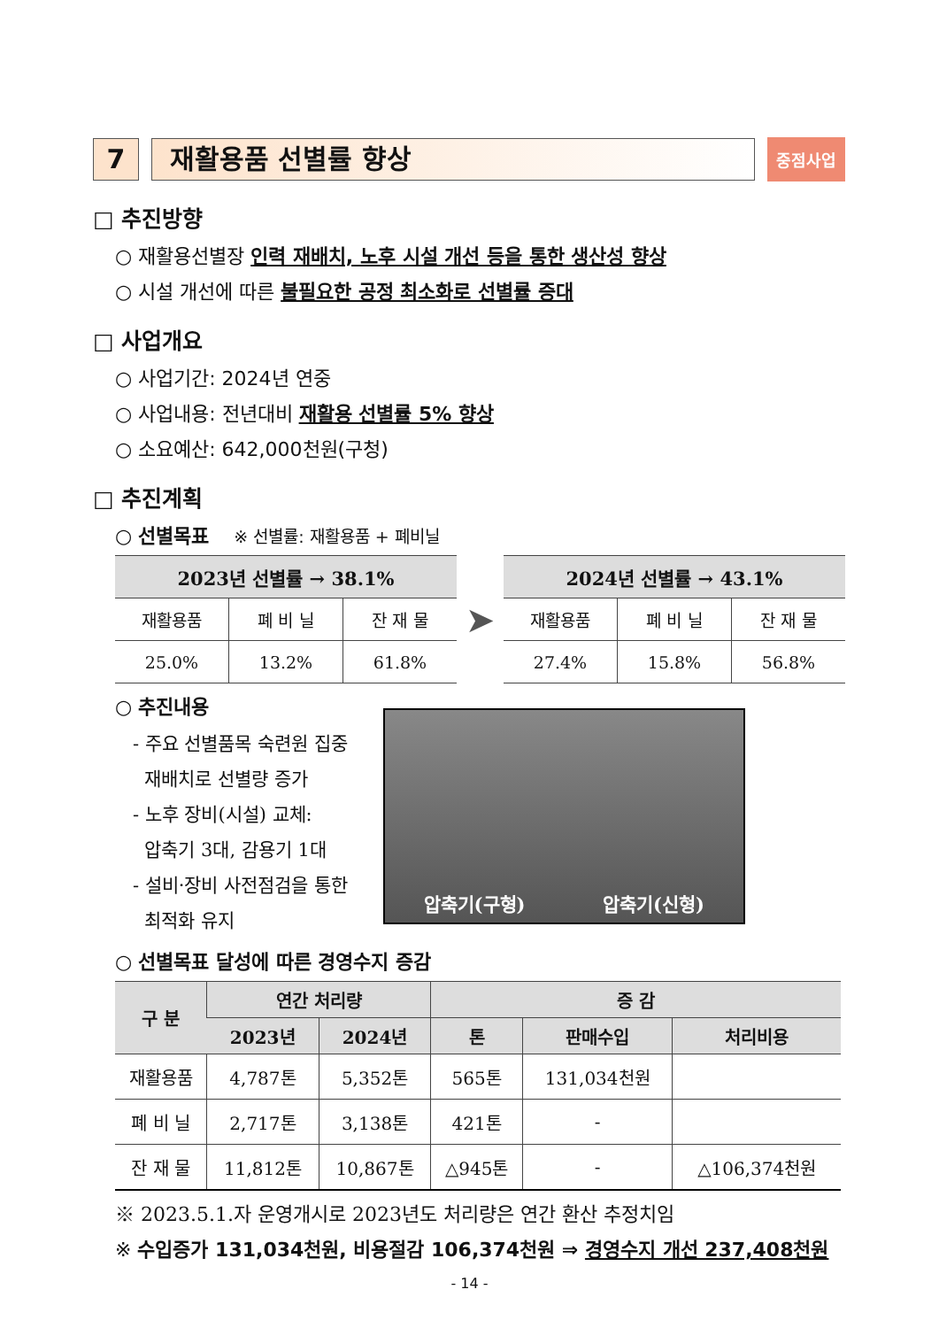7 재활용품 선별률 향상
중점사업
□ 추진방향
○ 재활용선별장 인력 재배치, 노후 시설 개선 등을 통한 생산성 향상
○ 시설 개선에 따른 불필요한 공정 최소화로 선별률 증대
□ 사업개요
○ 사업기간: 2024년 연중
○ 사업내용: 전년대비 재활용 선별률 5% 향상
○ 소요예산: 642,000천원(구청)
□ 추진계획
○ 선별목표 ※ 선별률: 재활용품 + 폐비닐
| 2023년 선별률 → 38.1% | | |
| --- | --- | --- |
| 재활용품 | 폐 비 닐 | 잔 재 물 |
| 25.0% | 13.2% | 61.8% |
➤
| 2024년 선별률 → 43.1% | | |
| --- | --- | --- |
| 재활용품 | 폐 비 닐 | 잔 재 물 |
| 27.4% | 15.8% | 56.8% |
○ 추진내용
- 주요 선별품목 숙련원 집중
재배치로 선별량 증가
- 노후 장비(시설) 교체:
압축기 3대, 감용기 1대
- 설비·장비 사전점검을 통한
최적화 유지
압축기(구형) 압축기(신형)
○ 선별목표 달성에 따른 경영수지 증감
| 구 분 | 연간 처리량 | | 증 감 | | |
| --- | --- | --- | --- | --- | --- |
| | 2023년 | 2024년 | 톤 | 판매수입 | 처리비용 |
| 재활용품 | 4,787톤 | 5,352톤 | 565톤 | 131,034천원 | |
| 폐 비 닐 | 2,717톤 | 3,138톤 | 421톤 | - | |
| 잔 재 물 | 11,812톤 | 10,867톤 | △945톤 | - | △106,374천원 |
※ 2023.5.1.자 운영개시로 2023년도 처리량은 연간 환산 추정치임
※ 수입증가 131,034천원, 비용절감 106,374천원 ⇒ 경영수지 개선 237,408천원
- 14 -